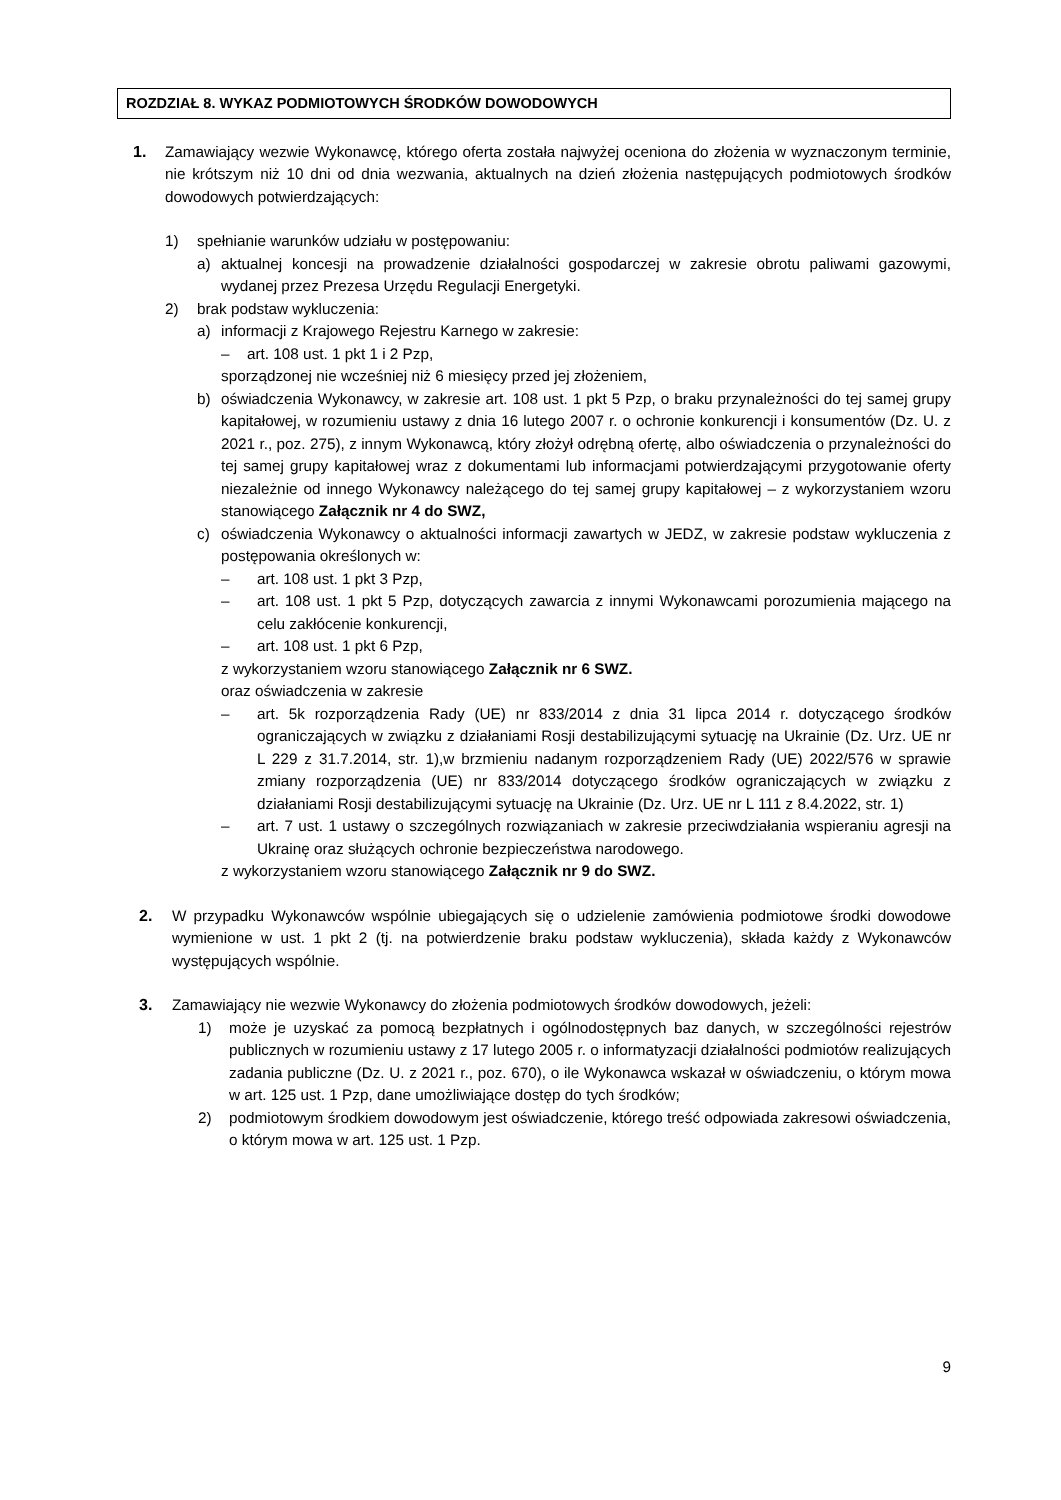ROZDZIAŁ 8. WYKAZ PODMIOTOWYCH ŚRODKÓW DOWODOWYCH
1. Zamawiający wezwie Wykonawcę, którego oferta została najwyżej oceniona do złożenia w wyznaczonym terminie, nie krótszym niż 10 dni od dnia wezwania, aktualnych na dzień złożenia następujących podmiotowych środków dowodowych potwierdzających:
1) spełnianie warunków udziału w postępowaniu:
a) aktualnej koncesji na prowadzenie działalności gospodarczej w zakresie obrotu paliwami gazowymi, wydanej przez Prezesa Urzędu Regulacji Energetyki.
2) brak podstaw wykluczenia:
a) informacji z Krajowego Rejestru Karnego w zakresie:
– art. 108 ust. 1 pkt 1 i 2 Pzp,
sporządzonej nie wcześniej niż 6 miesięcy przed jej złożeniem,
b) oświadczenia Wykonawcy, w zakresie art. 108 ust. 1 pkt 5 Pzp, o braku przynależności do tej samej grupy kapitałowej, w rozumieniu ustawy z dnia 16 lutego 2007 r. o ochronie konkurencji i konsumentów (Dz. U. z 2021 r., poz. 275), z innym Wykonawcą, który złożył odrębną ofertę, albo oświadczenia o przynależności do tej samej grupy kapitałowej wraz z dokumentami lub informacjami potwierdzającymi przygotowanie oferty niezależnie od innego Wykonawcy należącego do tej samej grupy kapitałowej – z wykorzystaniem wzoru stanowiącego Załącznik nr 4 do SWZ,
c) oświadczenia Wykonawcy o aktualności informacji zawartych w JEDZ, w zakresie podstaw wykluczenia z postępowania określonych w:
– art. 108 ust. 1 pkt 3 Pzp,
– art. 108 ust. 1 pkt 5 Pzp, dotyczących zawarcia z innymi Wykonawcami porozumienia mającego na celu zakłócenie konkurencji,
– art. 108 ust. 1 pkt 6 Pzp,
z wykorzystaniem wzoru stanowiącego Załącznik nr 6 SWZ.
oraz oświadczenia w zakresie
– art. 5k rozporządzenia Rady (UE) nr 833/2014 z dnia 31 lipca 2014 r. dotyczącego środków ograniczających w związku z działaniami Rosji destabilizującymi sytuację na Ukrainie (Dz. Urz. UE nr L 229 z 31.7.2014, str. 1),w brzmieniu nadanym rozporządzeniem Rady (UE) 2022/576 w sprawie zmiany rozporządzenia (UE) nr 833/2014 dotyczącego środków ograniczających w związku z działaniami Rosji destabilizującymi sytuację na Ukrainie (Dz. Urz. UE nr L 111 z 8.4.2022, str. 1)
– art. 7 ust. 1 ustawy o szczególnych rozwiązaniach w zakresie przeciwdziałania wspieraniu agresji na Ukrainę oraz służących ochronie bezpieczeństwa narodowego.
z wykorzystaniem wzoru stanowiącego Załącznik nr 9 do SWZ.
2. W przypadku Wykonawców wspólnie ubiegających się o udzielenie zamówienia podmiotowe środki dowodowe wymienione w ust. 1 pkt 2 (tj. na potwierdzenie braku podstaw wykluczenia), składa każdy z Wykonawców występujących wspólnie.
3. Zamawiający nie wezwie Wykonawcy do złożenia podmiotowych środków dowodowych, jeżeli:
1) może je uzyskać za pomocą bezpłatnych i ogólnodostępnych baz danych, w szczególności rejestrów publicznych w rozumieniu ustawy z 17 lutego 2005 r. o informatyzacji działalności podmiotów realizujących zadania publiczne (Dz. U. z 2021 r., poz. 670), o ile Wykonawca wskazał w oświadczeniu, o którym mowa w art. 125 ust. 1 Pzp, dane umożliwiające dostęp do tych środków;
2) podmiotowym środkiem dowodowym jest oświadczenie, którego treść odpowiada zakresowi oświadczenia, o którym mowa w art. 125 ust. 1 Pzp.
9